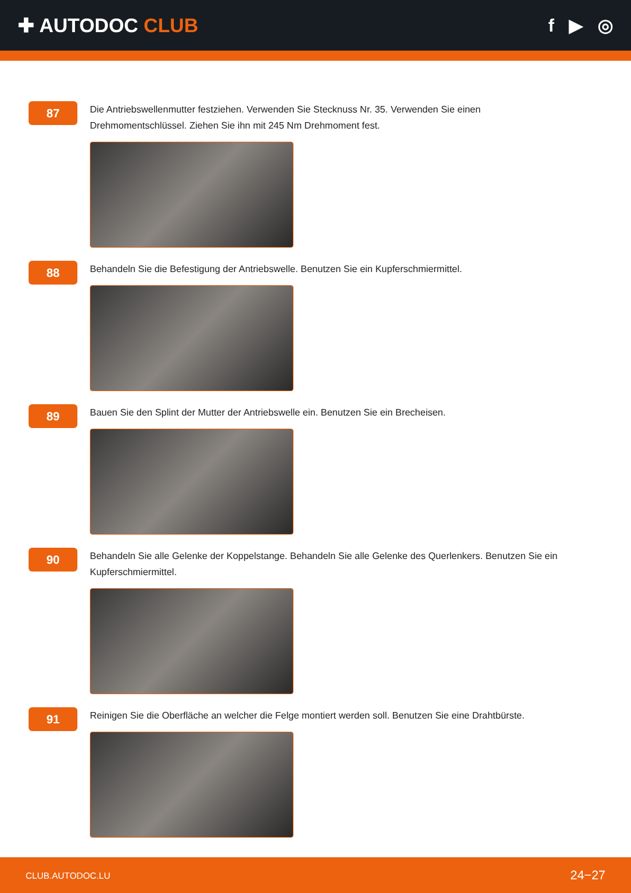✚ AUTODOC CLUB f ▶ ◎
87
Die Antriebswellenmutter festziehen. Verwenden Sie Stecknuss Nr. 35. Verwenden Sie einen Drehmomentschlüssel. Ziehen Sie ihn mit 245 Nm Drehmoment fest.
88
Behandeln Sie die Befestigung der Antriebswelle. Benutzen Sie ein Kupferschmiermittel.
89
Bauen Sie den Splint der Mutter der Antriebswelle ein. Benutzen Sie ein Brecheisen.
90
Behandeln Sie alle Gelenke der Koppelstange. Behandeln Sie alle Gelenke des Querlenkers. Benutzen Sie ein Kupferschmiermittel.
91
Reinigen Sie die Oberfläche an welcher die Felge montiert werden soll. Benutzen Sie eine Drahtbürste.
CLUB.AUTODOC.LU 24−27